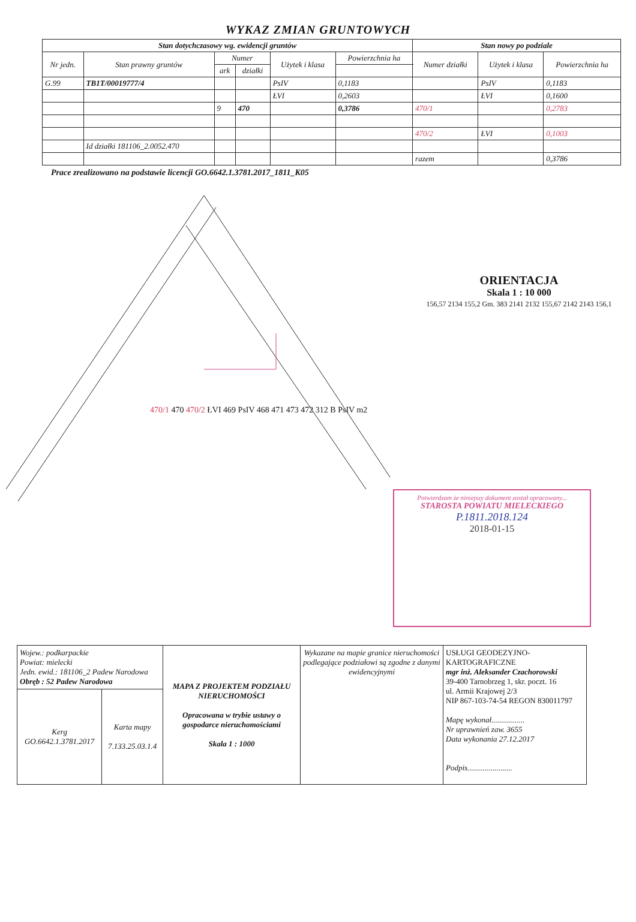WYKAZ ZMIAN GRUNTOWYCH
| Stan dotychczasowy wg. ewidencji gruntów | | | | | | Stan nowy po podziale | | |
| --- | --- | --- | --- | --- | --- | --- | --- | --- |
| Nr jedn. | Stan prawny gruntów | Numer | | Użytek i klasa | Powierzchnia ha | Numer działki | Użytek i klasa | Powierzchnia ha |
| | | ark | działki | | | | | |
| G.99 | TB1T/00019777/4 | | | PsIV | 0,1183 | | PsIV | 0,1183 |
| | | | | ŁVI | 0,2603 | | ŁVI | 0,1600 |
| | | 9 | 470 | | 0,3786 | 470/1 | | 0,2783 |
| | | | | | | 470/2 | ŁVI | 0,1003 |
| | Id działki 181106_2.0052.470 | | | | | | | |
| | | | | | | razem | | 0,3786 |
Prace zrealizowano na podstawie licencji GO.6642.1.3781.2017_1811_K05
470/1 470 470/2 ŁVI 469 PsIV 468 471 473 472 312 B PsIV m2
ORIENTACJA
Skala 1 : 10 000
156,57 2134 155,2 Gm. 383 2141 2132 155,67 2142 2143 156,1
Potwierdzam że niniejszy dokument został opracowany...
STAROSTA POWIATU MIELECKIEGO
P.1811.2018.124
2018-01-15
| Wojew.: podkarpackie Powiat: mielecki Jedn. ewid.: 181106_2 Padew Narodowa Obręb : 52 Padew Narodowa | | MAPA Z PROJEKTEM PODZIAŁU NIERUCHOMOŚCI Opracowana w trybie ustawy o gospodarce nieruchomościami Skala 1 : 1000 | Wykazane na mapie granice nieruchomości podlegające podziałowi są zgodne z danymi ewidencyjnymi | USŁUGI GEODEZYJNO-KARTOGRAFICZNE mgr inż. Aleksander Czachorowski 39-400 Tarnobrzeg 1, skr. poczt. 16 ul. Armii Krajowej 2/3 NIP 867-103-74-54 REGON 830011797 Mapę wykonał................. Nr uprawnień zaw. 3655 Data wykonania 27.12.2017 Podpis....................... |
| Kerg GO.6642.1.3781.2017 | Karta mapy 7.133.25.03.1.4 | | | |